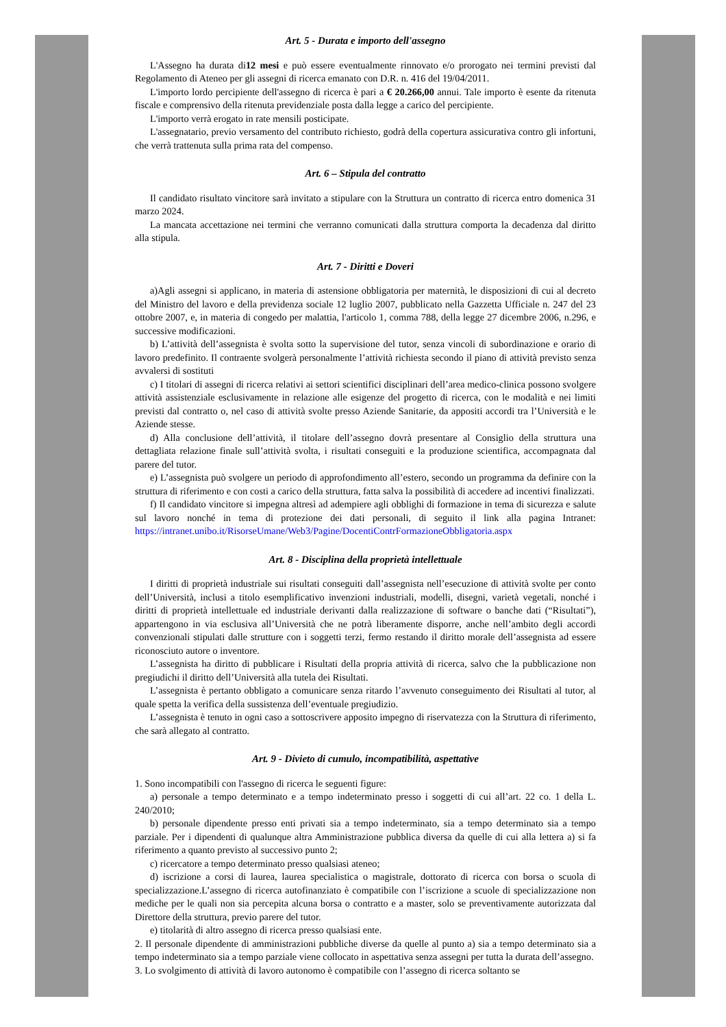Art. 5 - Durata e importo dell'assegno
L'Assegno ha durata di12 mesi e può essere eventualmente rinnovato e/o prorogato nei termini previsti dal Regolamento di Ateneo per gli assegni di ricerca emanato con D.R. n. 416 del 19/04/2011.
L'importo lordo percipiente dell'assegno di ricerca è pari a € 20.266,00 annui. Tale importo è esente da ritenuta fiscale e comprensivo della ritenuta previdenziale posta dalla legge a carico del percipiente.
L'importo verrà erogato in rate mensili posticipate.
L'assegnatario, previo versamento del contributo richiesto, godrà della copertura assicurativa contro gli infortuni, che verrà trattenuta sulla prima rata del compenso.
Art. 6 – Stipula del contratto
Il candidato risultato vincitore sarà invitato a stipulare con la Struttura un contratto di ricerca entro domenica 31 marzo 2024.
La mancata accettazione nei termini che verranno comunicati dalla struttura comporta la decadenza dal diritto alla stipula.
Art. 7 - Diritti e Doveri
a)Agli assegni si applicano, in materia di astensione obbligatoria per maternità, le disposizioni di cui al decreto del Ministro del lavoro e della previdenza sociale 12 luglio 2007, pubblicato nella Gazzetta Ufficiale n. 247 del 23 ottobre 2007, e, in materia di congedo per malattia, l'articolo 1, comma 788, della legge 27 dicembre 2006, n.296, e successive modificazioni.
b) L’attività dell’assegnista è svolta sotto la supervisione del tutor, senza vincoli di subordinazione e orario di lavoro predefinito. Il contraente svolgerà personalmente l’attività richiesta secondo il piano di attività previsto senza avvalersi di sostituti
c) I titolari di assegni di ricerca relativi ai settori scientifici disciplinari dell’area medico-clinica possono svolgere attività assistenziale esclusivamente in relazione alle esigenze del progetto di ricerca, con le modalità e nei limiti previsti dal contratto o, nel caso di attività svolte presso Aziende Sanitarie, da appositi accordi tra l’Università e le Aziende stesse.
d) Alla conclusione dell’attività, il titolare dell’assegno dovrà presentare al Consiglio della struttura una dettagliata relazione finale sull’attività svolta, i risultati conseguiti e la produzione scientifica, accompagnata dal parere del tutor.
e) L’assegnista può svolgere un periodo di approfondimento all’estero, secondo un programma da definire con la struttura di riferimento e con costi a carico della struttura, fatta salva la possibilità di accedere ad incentivi finalizzati.
f) Il candidato vincitore si impegna altresì ad adempiere agli obblighi di formazione in tema di sicurezza e salute sul lavoro nonché in tema di protezione dei dati personali, di seguito il link alla pagina Intranet: https://intranet.unibo.it/RisorseUmane/Web3/Pagine/DocentiContrFormazioneObbligatoria.aspx
Art. 8 - Disciplina della proprietà intellettuale
I diritti di proprietà industriale sui risultati conseguiti dall’assegnista nell’esecuzione di attività svolte per conto dell’Università, inclusi a titolo esemplificativo invenzioni industriali, modelli, disegni, varietà vegetali, nonché i diritti di proprietà intellettuale ed industriale derivanti dalla realizzazione di software o banche dati (“Risultati”), appartengono in via esclusiva all’Università che ne potrà liberamente disporre, anche nell’ambito degli accordi convenzionali stipulati dalle strutture con i soggetti terzi, fermo restando il diritto morale dell’assegnista ad essere riconosciuto autore o inventore.
L’assegnista ha diritto di pubblicare i Risultati della propria attività di ricerca, salvo che la pubblicazione non pregiudichi il diritto dell’Università alla tutela dei Risultati.
L’assegnista è pertanto obbligato a comunicare senza ritardo l’avvenuto conseguimento dei Risultati al tutor, al quale spetta la verifica della sussistenza dell’eventuale pregiudizio.
L’assegnista è tenuto in ogni caso a sottoscrivere apposito impegno di riservatezza con la Struttura di riferimento, che sarà allegato al contratto.
Art. 9 - Divieto di cumulo, incompatibilità, aspettative
1. Sono incompatibili con l'assegno di ricerca le seguenti figure:
a) personale a tempo determinato e a tempo indeterminato presso i soggetti di cui all’art. 22 co. 1 della L. 240/2010;
b) personale dipendente presso enti privati sia a tempo indeterminato, sia a tempo determinato sia a tempo parziale. Per i dipendenti di qualunque altra Amministrazione pubblica diversa da quelle di cui alla lettera a) si fa riferimento a quanto previsto al successivo punto 2;
c) ricercatore a tempo determinato presso qualsiasi ateneo;
d) iscrizione a corsi di laurea, laurea specialistica o magistrale, dottorato di ricerca con borsa o scuola di specializzazione.L’assegno di ricerca autofinanziato è compatibile con l’iscrizione a scuole di specializzazione non mediche per le quali non sia percepita alcuna borsa o contratto e a master, solo se preventivamente autorizzata dal Direttore della struttura, previo parere del tutor.
e) titolarità di altro assegno di ricerca presso qualsiasi ente.
2. Il personale dipendente di amministrazioni pubbliche diverse da quelle al punto a) sia a tempo determinato sia a tempo indeterminato sia a tempo parziale viene collocato in aspettativa senza assegni per tutta la durata dell’assegno.
3. Lo svolgimento di attività di lavoro autonomo è compatibile con l’assegno di ricerca soltanto se